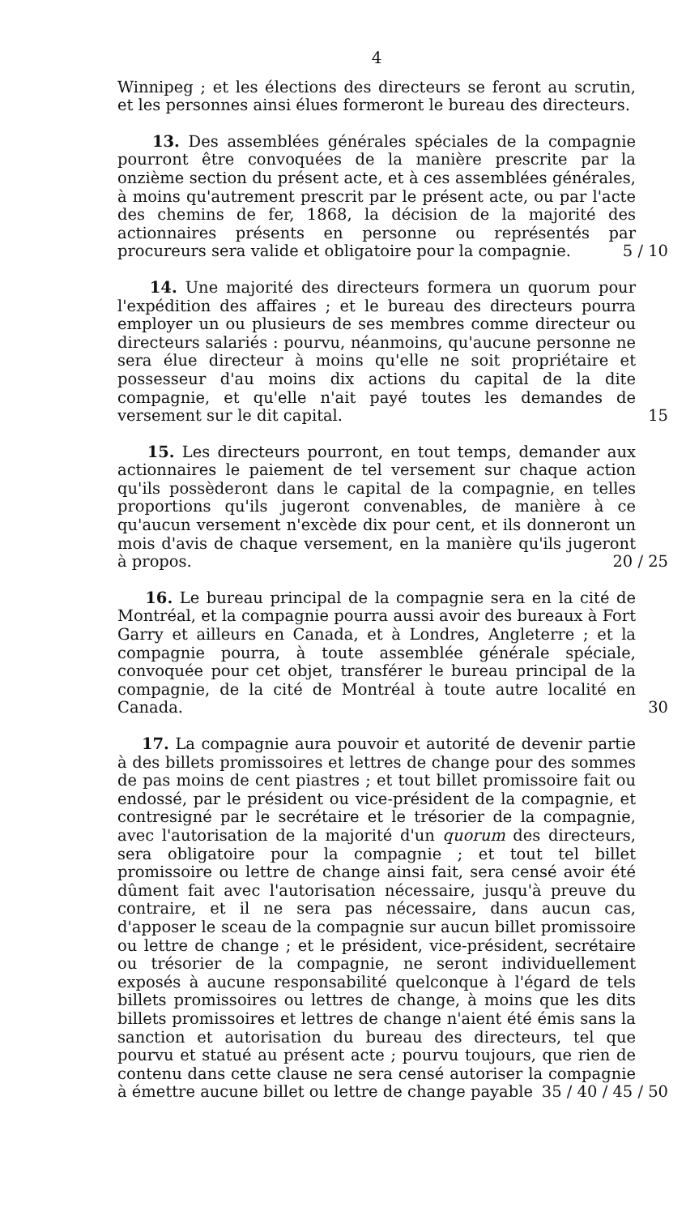4
Winnipeg ; et les élections des directeurs se feront au scrutin, et les personnes ainsi élues formeront le bureau des directeurs.
13. Des assemblées générales spéciales de la compagnie pourront être convoquées de la manière prescrite par la onzième section du présent acte, et à ces assemblées générales, à moins qu'autrement prescrit par le présent acte, ou par l'acte des chemins de fer, 1868, la décision de la majorité des actionnaires présents en personne ou représentés par procureurs sera valide et obligatoire pour la compagnie. 5 / 10
14. Une majorité des directeurs formera un quorum pour l'expédition des affaires ; et le bureau des directeurs pourra employer un ou plusieurs de ses membres comme directeur ou directeurs salariés : pourvu, néanmoins, qu'aucune personne ne sera élue directeur à moins qu'elle ne soit propriétaire et possesseur d'au moins dix actions du capital de la dite compagnie, et qu'elle n'ait payé toutes les demandes de versement sur le dit capital. 15
15. Les directeurs pourront, en tout temps, demander aux actionnaires le paiement de tel versement sur chaque action qu'ils possèderont dans le capital de la compagnie, en telles proportions qu'ils jugeront convenables, de manière à ce qu'aucun versement n'excède dix pour cent, et ils donneront un mois d'avis de chaque versement, en la manière qu'ils jugeront à propos. 20 / 25
16. Le bureau principal de la compagnie sera en la cité de Montréal, et la compagnie pourra aussi avoir des bureaux à Fort Garry et ailleurs en Canada, et à Londres, Angleterre ; et la compagnie pourra, à toute assemblée générale spéciale, convoquée pour cet objet, transférer le bureau principal de la compagnie, de la cité de Montréal à toute autre localité en Canada. 30
17. La compagnie aura pouvoir et autorité de devenir partie à des billets promissoires et lettres de change pour des sommes de pas moins de cent piastres ; et tout billet promissoire fait ou endossé, par le président ou vice-président de la compagnie, et contresigné par le secrétaire et le trésorier de la compagnie, avec l'autorisation de la majorité d'un quorum des directeurs, sera obligatoire pour la compagnie ; et tout tel billet promissoire ou lettre de change ainsi fait, sera censé avoir été dûment fait avec l'autorisation nécessaire, jusqu'à preuve du contraire, et il ne sera pas nécessaire, dans aucun cas, d'apposer le sceau de la compagnie sur aucun billet promissoire ou lettre de change ; et le président, vice-président, secrétaire ou trésorier de la compagnie, ne seront individuellement exposés à aucune responsabilité quelconque à l'égard de tels billets promissoires ou lettres de change, à moins que les dits billets promissoires et lettres de change n'aient été émis sans la sanction et autorisation du bureau des directeurs, tel que pourvu et statué au présent acte ; pourvu toujours, que rien de contenu dans cette clause ne sera censé autoriser la compagnie à émettre aucune billet ou lettre de change payable 35 / 40 / 45 / 50